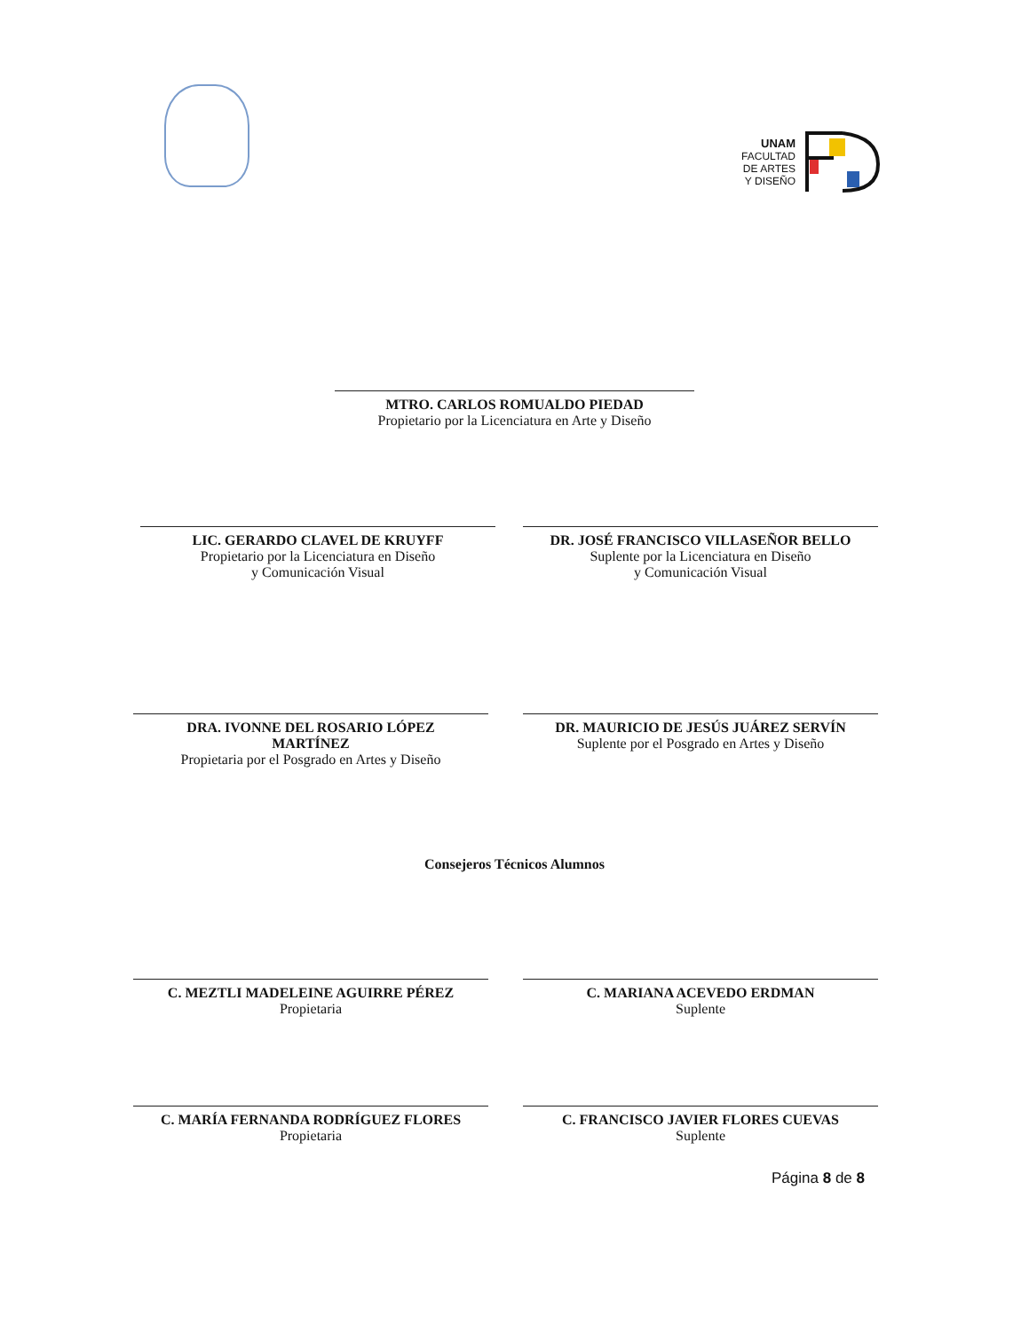UNAM
FACULTAD
DE ARTES
Y DISEÑO
MTRO. CARLOS ROMUALDO PIEDAD
Propietario por la Licenciatura en Arte y Diseño
LIC. GERARDO CLAVEL DE KRUYFF
Propietario por la Licenciatura en Diseño
y Comunicación Visual
DR. JOSÉ FRANCISCO VILLASEÑOR BELLO
Suplente por la Licenciatura en Diseño
y Comunicación Visual
DRA. IVONNE DEL ROSARIO LÓPEZ
MARTÍNEZ
Propietaria por el Posgrado en Artes y Diseño
DR. MAURICIO DE JESÚS JUÁREZ SERVÍN
Suplente por el Posgrado en Artes y Diseño
Consejeros Técnicos Alumnos
C. MEZTLI MADELEINE AGUIRRE PÉREZ
Propietaria
C. MARIANA ACEVEDO ERDMAN
Suplente
C. MARÍA FERNANDA RODRÍGUEZ FLORES
Propietaria
C. FRANCISCO JAVIER FLORES CUEVAS
Suplente
Página 8 de 8